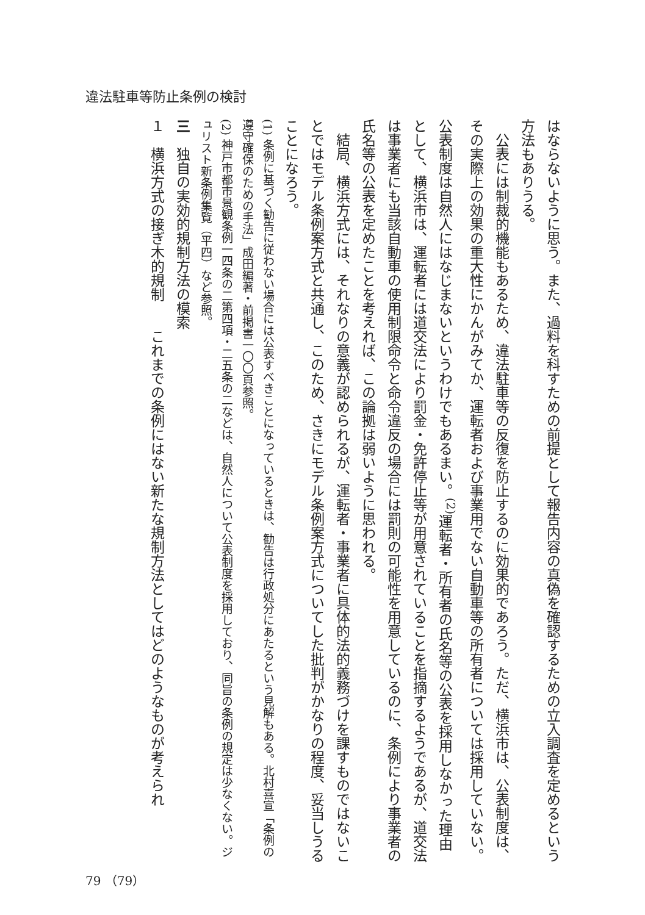違法駐車等防止条例の検討
はならないように思う。また、過料を科すための前提として報告内容の真偽を確認するための立入調査を定めるという方法もありうる。
公表には制裁的機能もあるため、違法駐車等の反復を防止するのに効果的であろう。ただ、横浜市は、公表制度は、その実際上の効果の重大性にかんがみてか、運転者および事業用でない自動車等の所有者については採用していない。公表制度は自然人にはなじまないというわけでもあるまい。<sup>(2)</sup>運転者・所有者の氏名等の公表を採用しなかった理由として、横浜市は、運転者には道交法により罰金・免許停止等が用意されていることを指摘するようであるが、道交法は事業者にも当該自動車の使用制限命令と命令違反の場合には罰則の可能性を用意しているのに、条例により事業者の氏名等の公表を定めたことを考えれば、この論拠は弱いように思われる。
結局、横浜方式には、それなりの意義が認められるが、運転者・事業者に具体的法的義務づけを課すものではないことではモデル条例案方式と共通し、このため、さきにモデル条例案方式についてした批判がかなりの程度、妥当しうることになろう。
(1) 条例に基づく勧告に従わない場合には公表すべきことになっているときは、勧告は行政処分にあたるという見解もある。北村喜宣「条例の遵守確保のための手法」成田編著・前掲書一〇〇頁参照。
(2) 神戸市都市景観条例一四条の二第四項・二五条の二などは、自然人について公表制度を採用しており、同旨の条例の規定は少なくない。ジュリスト新条例集覧（平四）など参照。
三　独自の実効的規制方法の模索
１　横浜方式の接ぎ木的規制　　これまでの条例にはない新たな規制方法としてはどのようなものが考えられ
79 （79）